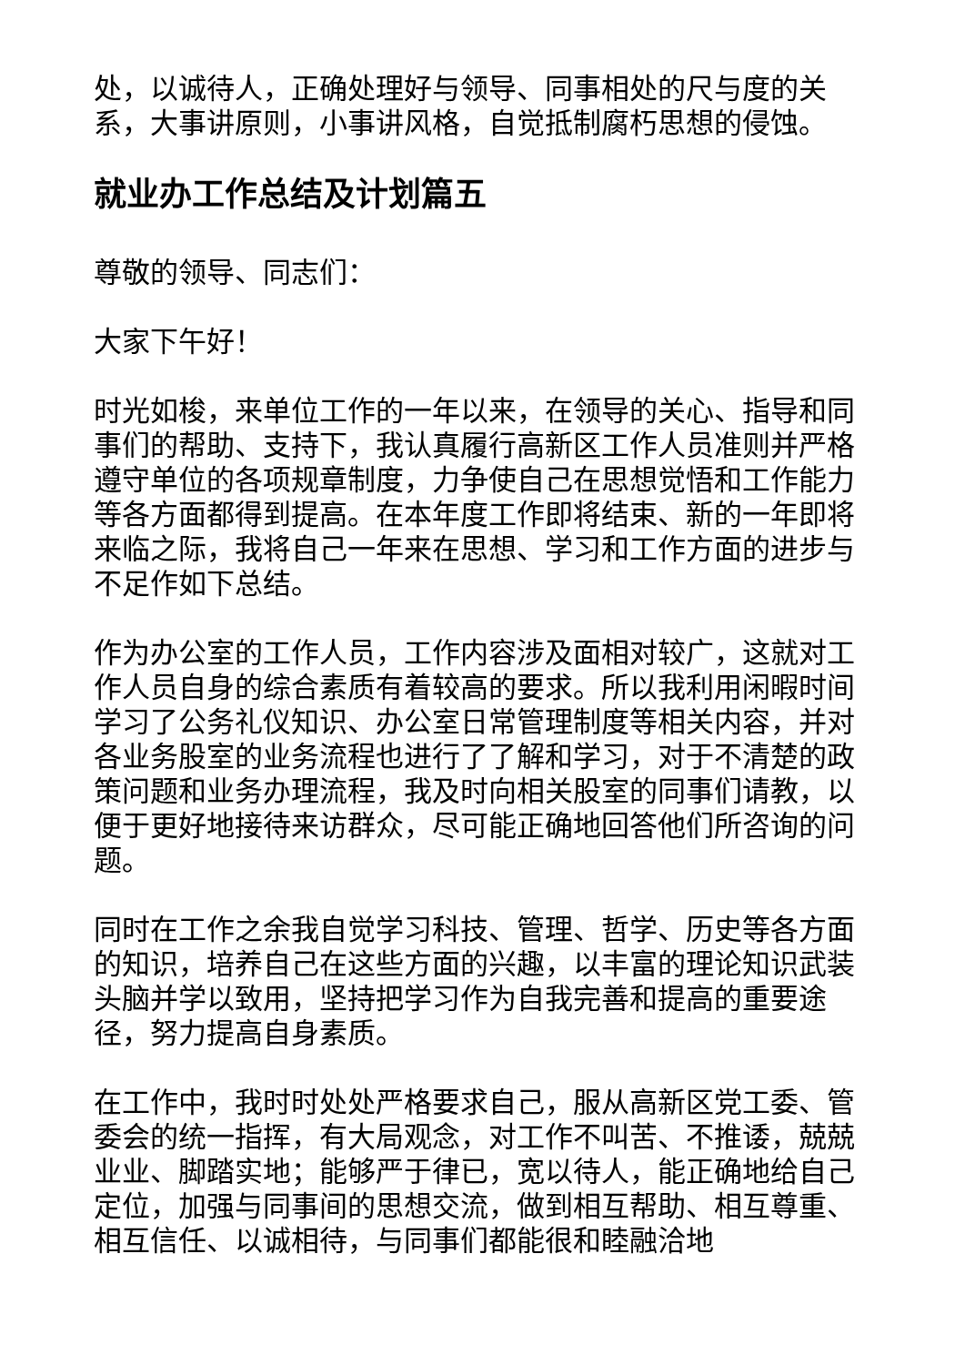处，以诚待人，正确处理好与领导、同事相处的尺与度的关系，大事讲原则，小事讲风格，自觉抵制腐朽思想的侵蚀。
就业办工作总结及计划篇五
尊敬的领导、同志们：
大家下午好！
时光如梭，来单位工作的一年以来，在领导的关心、指导和同事们的帮助、支持下，我认真履行高新区工作人员准则并严格遵守单位的各项规章制度，力争使自己在思想觉悟和工作能力等各方面都得到提高。在本年度工作即将结束、新的一年即将来临之际，我将自己一年来在思想、学习和工作方面的进步与不足作如下总结。
作为办公室的工作人员，工作内容涉及面相对较广，这就对工作人员自身的综合素质有着较高的要求。所以我利用闲暇时间学习了公务礼仪知识、办公室日常管理制度等相关内容，并对各业务股室的业务流程也进行了了解和学习，对于不清楚的政策问题和业务办理流程，我及时向相关股室的同事们请教，以便于更好地接待来访群众，尽可能正确地回答他们所咨询的问题。
同时在工作之余我自觉学习科技、管理、哲学、历史等各方面的知识，培养自己在这些方面的兴趣，以丰富的理论知识武装头脑并学以致用，坚持把学习作为自我完善和提高的重要途径，努力提高自身素质。
在工作中，我时时处处严格要求自己，服从高新区党工委、管委会的统一指挥，有大局观念，对工作不叫苦、不推诿，兢兢业业、脚踏实地；能够严于律已，宽以待人，能正确地给自己定位，加强与同事间的思想交流，做到相互帮助、相互尊重、相互信任、以诚相待，与同事们都能很和睦融洽地